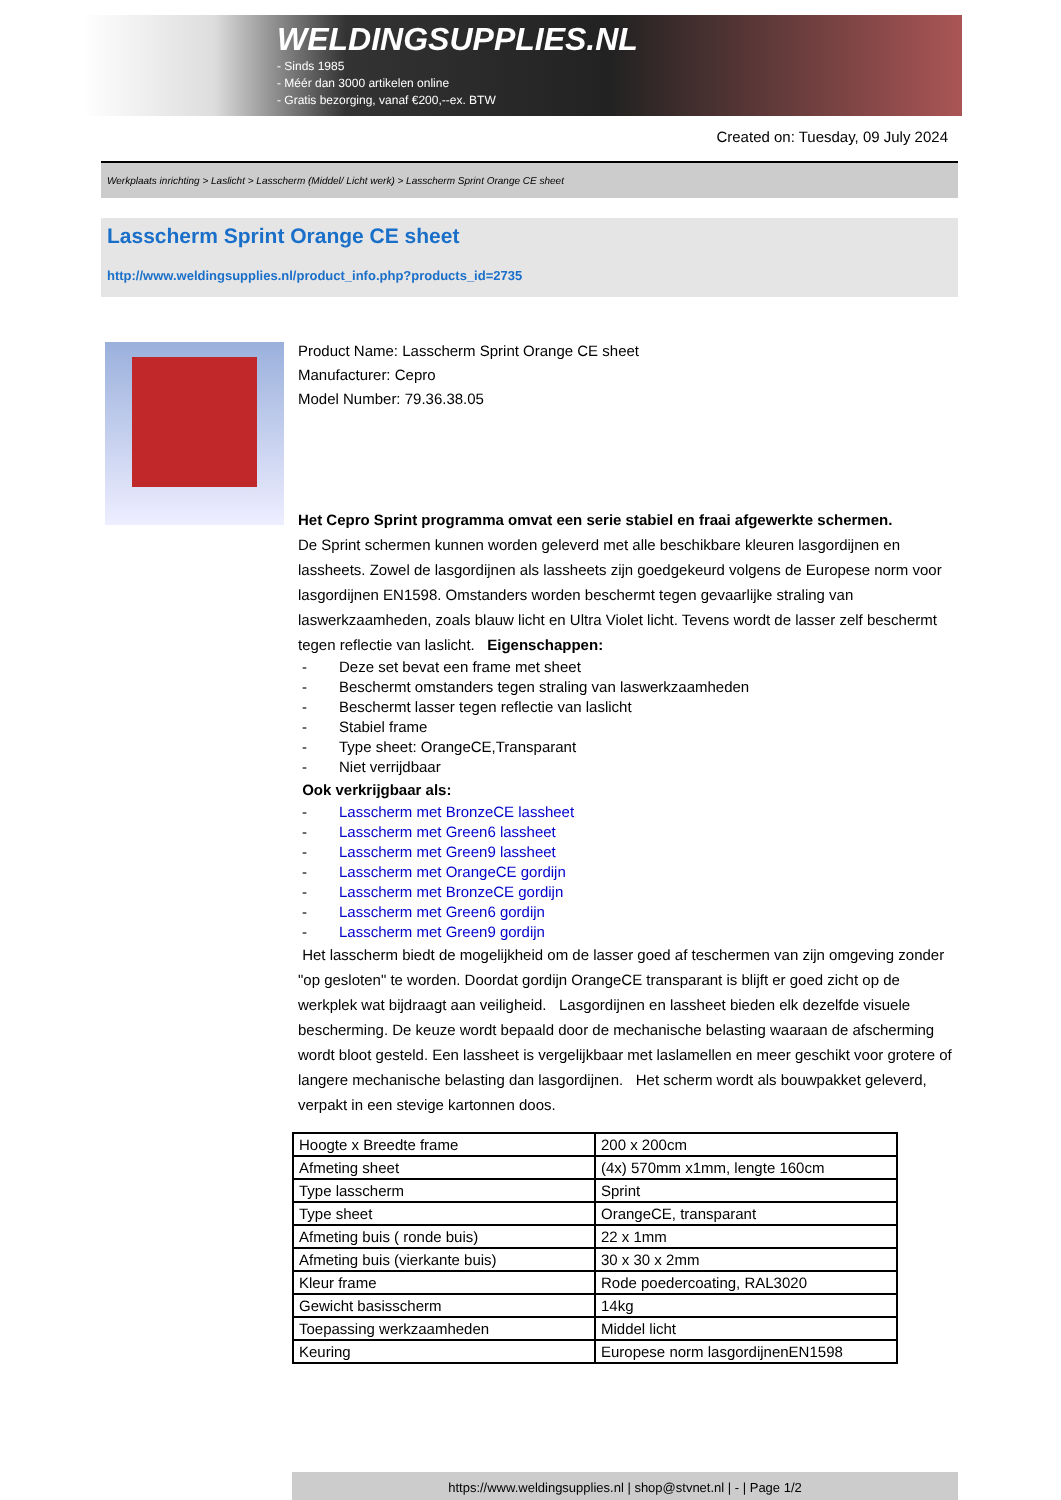WELDINGSUPPLIES.NL
- Sinds 1985
- Méér dan 3000 artikelen online
- Gratis bezorging, vanaf €200,--ex. BTW
Created on: Tuesday, 09 July 2024
Werkplaats inrichting > Laslicht > Lasscherm (Middel/ Licht werk) > Lasscherm Sprint Orange CE sheet
Lasscherm Sprint Orange CE sheet
http://www.weldingsupplies.nl/product_info.php?products_id=2735
Product Name: Lasscherm Sprint Orange CE sheet
Manufacturer: Cepro
Model Number: 79.36.38.05
Het Cepro Sprint programma omvat een serie stabiel en fraai afgewerkte schermen.
De Sprint schermen kunnen worden geleverd met alle beschikbare kleuren lasgordijnen en lassheets. Zowel de lasgordijnen als lassheets zijn goedgekeurd volgens de Europese norm voor lasgordijnen EN1598. Omstanders worden beschermt tegen gevaarlijke straling van laswerkzaamheden, zoals blauw licht en Ultra Violet licht. Tevens wordt de lasser zelf beschermt tegen reflectie van laslicht. Eigenschappen:
- Deze set bevat een frame met sheet
- Beschermt omstanders tegen straling van laswerkzaamheden
- Beschermt lasser tegen reflectie van laslicht
- Stabiel frame
- Type sheet: OrangeCE,Transparant
- Niet verrijdbaar
Ook verkrijgbaar als:
- Lasscherm met BronzeCE lassheet
- Lasscherm met Green6 lassheet
- Lasscherm met Green9 lassheet
- Lasscherm met OrangeCE gordijn
- Lasscherm met BronzeCE gordijn
- Lasscherm met Green6 gordijn
- Lasscherm met Green9 gordijn
Het lasscherm biedt de mogelijkheid om de lasser goed af teschermen van zijn omgeving zonder "op gesloten" te worden. Doordat gordijn OrangeCE transparant is blijft er goed zicht op de werkplek wat bijdraagt aan veiligheid. Lasgordijnen en lassheet bieden elk dezelfde visuele bescherming. De keuze wordt bepaald door de mechanische belasting waaraan de afscherming wordt bloot gesteld. Een lassheet is vergelijkbaar met laslamellen en meer geschikt voor grotere of langere mechanische belasting dan lasgordijnen. Het scherm wordt als bouwpakket geleverd, verpakt in een stevige kartonnen doos.
| Hoogte x Breedte frame | 200 x 200cm |
| Afmeting sheet | (4x) 570mm x1mm, lengte 160cm |
| Type lasscherm | Sprint |
| Type sheet | OrangeCE, transparant |
| Afmeting buis ( ronde buis) | 22 x 1mm |
| Afmeting buis (vierkante buis) | 30 x 30 x 2mm |
| Kleur frame | Rode poedercoating, RAL3020 |
| Gewicht basisscherm | 14kg |
| Toepassing werkzaamheden | Middel licht |
| Keuring | Europese norm lasgordijnenEN1598 |
https://www.weldingsupplies.nl | shop@stvnet.nl | - | Page 1/2